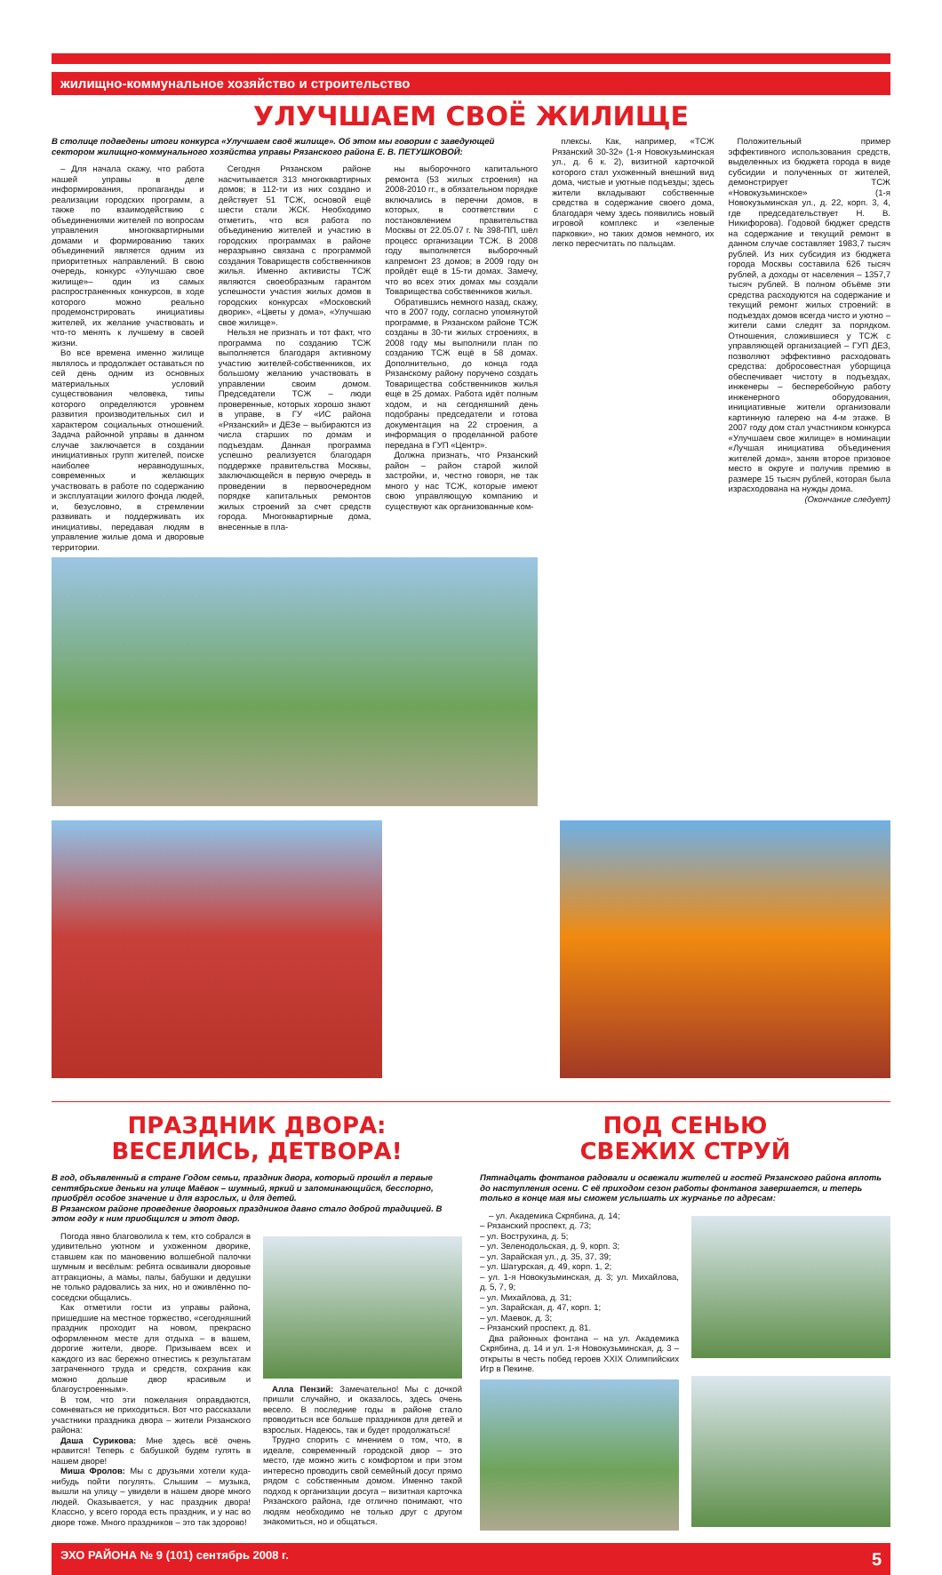жилищно-коммунальное хозяйство и строительство
УЛУЧШАЕМ СВОЁ ЖИЛИЩЕ
В столице подведены итоги конкурса «Улучшаем своё жилище». Об этом мы говорим с заведующей сектором жилищно-коммунального хозяйства управы Рязанского района Е. В. ПЕТУШКОВОЙ:
– Для начала скажу, что работа нашей управы в деле информирования, пропаганды и реализации городских программ, а также по взаимодействию с объединениями жителей по вопросам управления многоквартирными домами и формированию таких объединений является одним из приоритетных направлений. В свою очередь, конкурс «Улучшаю свое жилище»– один из самых распространенных конкурсов, в ходе которого можно реально продемонстрировать инициативы жителей, их желание участвовать и что-то менять к лучшему в своей жизни.
Во все времена именно жилище являлось и продолжает оставаться по сей день одним из основных материальных условий существования человека, типы которого определяются уровнем развития производительных сил и характером социальных отношений. Задача районной управы в данном случае заключается в создании инициативных групп жителей, поиске наиболее неравнодушных, современных и желающих участвовать в работе по содержанию и эксплуатации жилого фонда людей, и, безусловно, в стремлении развивать и поддерживать их инициативы, передавая людям в управление жилые дома и дворовые территории.
Сегодня Рязанском районе насчитывается 313 многоквартирных домов; в 112-ти из них создано и действует 51 ТСЖ, основой ещё шести стали ЖСК. Необходимо отметить, что вся работа по объединению жителей и участию в городских программах в районе неразрывно связана с программой создания Товариществ собственников жилья. Именно активисты ТСЖ являются своеобразным гарантом успешности участия жилых домов в городских конкурсах «Московский дворик», «Цветы у дома», «Улучшаю свое жилище».
Нельзя не признать и тот факт, что программа по созданию ТСЖ выполняется благодаря активному участию жителей-собственников, их большому желанию участвовать в управлении своим домом. Председатели ТСЖ – люди проверенные, которых хорошо знают в управе, в ГУ «ИС района «Рязанский» и ДЕЗе – выбираются из числа старших по домам и подъездам. Данная программа успешно реализуется благодаря поддержке правительства Москвы, заключающейся в первую очередь в проведении в первоочередном порядке капитальных ремонтов жилых строений за счет средств города. Многоквартирные дома, внесенные в пла-
ны выборочного капитального ремонта (53 жилых строения) на 2008-2010 гг., в обязательном порядке включались в перечни домов, в которых, в соответствии с постановлением правительства Москвы от 22.05.07 г. № 398-ПП, шёл процесс организации ТСЖ. В 2008 году выполняется выборочный капремонт 23 домов; в 2009 году он пройдёт ещё в 15-ти домах. Замечу, что во всех этих домах мы создали Товарищества собственников жилья.
Обратившись немного назад, скажу, что в 2007 году, согласно упомянутой программе, в Рязанском районе ТСЖ созданы в 30-ти жилых строениях, в 2008 году мы выполнили план по созданию ТСЖ ещё в 58 домах. Дополнительно, до конца года Рязанскому району поручено создать Товарищества собственников жилья еще в 25 домах. Работа идёт полным ходом, и на сегодняшний день подобраны председатели и готова документация на 22 строения, а информация о проделанной работе передана в ГУП «Центр».
Должна признать, что Рязанский район – район старой жилой застройки, и, честно говоря, не так много у нас ТСЖ, которые имеют свою управляющую компанию и существуют как организованные ком-
плексы. Как, например, «ТСЖ Рязанский 30-32» (1-я Новокузьминская ул., д. 6 к. 2), визитной карточкой которого стал ухоженный внешний вид дома, чистые и уютные подъезды; здесь жители вкладывают собственные средства в содержание своего дома, благодаря чему здесь появились новый игровой комплекс и «зеленые парковки», но таких домов немного, их легко пересчитать по пальцам.
Положительный пример эффективного использования средств, выделенных из бюджета города в виде субсидии и полученных от жителей, демонстрирует ТСЖ «Новокузьминское» (1-я Новокузьминская ул., д. 22, корп. 3, 4, где председательствует Н. В. Никифорова). Годовой бюджет средств на содержание и текущий ремонт в данном случае составляет 1983,7 тысяч рублей. Из них субсидия из бюджета города Москвы составила 626 тысяч рублей, а доходы от населения – 1357,7 тысяч рублей. В полном объёме эти средства расходуются на содержание и текущий ремонт жилых строений: в подъездах домов всегда чисто и уютно – жители сами следят за порядком. Отношения, сложившиеся у ТСЖ с управляющей организацией – ГУП ДЕЗ, позволяют эффективно расходовать средства: добросовестная уборщица обеспечивает чистоту в подъездах, инженеры – бесперебойную работу инженерного оборудования, инициативные жители организовали картинную галерею на 4-м этаже. В 2007 году дом стал участником конкурса «Улучшаем свое жилище» в номинации «Лучшая инициатива объединения жителей дома», заняв второе призовое место в округе и получив премию в размере 15 тысяч рублей, которая была израсходована на нужды дома.
(Окончание следует)
ПРАЗДНИК ДВОРА:
ВЕСЕЛИСЬ, ДЕТВОРА!
В год, объявленный в стране Годом семьи, праздник двора, который прошёл в первые сентябрьские деньки на улице Маёвок – шумный, яркий и запоминающийся, бесспорно, приобрёл особое значение и для взрослых, и для детей.
В Рязанском районе проведение дворовых праздников давно стало доброй традицией. В этом году к ним приобщился и этот двор.
Погода явно благоволила к тем, кто собрался в удивительно уютном и ухоженном дворике, ставшем как по мановению волшебной палочки шумным и весёлым: ребята осваивали дворовые аттракционы, а мамы, папы, бабушки и дедушки не только радовались за них, но и оживлённо по-соседски общались.
Как отметили гости из управы района, пришедшие на местное торжество, «сегодняшний праздник проходит на новом, прекрасно оформленном месте для отдыха – в вашем, дорогие жители, дворе. Призываем всех и каждого из вас бережно отнестись к результатам затраченного труда и средств, сохранив как можно дольше двор красивым и благоустроенным».
В том, что эти пожелания оправдаются, сомневаться не приходиться. Вот что рассказали участники праздника двора – жители Рязанского района:
Даша Сурикова: Мне здесь всё очень нравится! Теперь с бабушкой будем гулять в нашем дворе!
Миша Фролов: Мы с друзьями хотели куда-нибудь пойти погулять. Слышим – музыка, вышли на улицу – увидели в нашем дворе много людей. Оказывается, у нас праздник двора! Классно, у всего города есть праздник, и у нас во дворе тоже. Много праздников – это так здорово!
Алла Пензий: Замечательно! Мы с дочкой пришли случайно, и оказалось, здесь очень весело. В последние годы в районе стало проводиться все больше праздников для детей и взрослых. Надеюсь, так и будет продолжаться!
Трудно спорить с мнением о том, что, в идеале, современный городской двор – это место, где можно жить с комфортом и при этом интересно проводить свой семейный досуг прямо рядом с собственным домом. Именно такой подход к организации досуга – визитная карточка Рязанского района, где отлично понимают, что людям необходимо не только друг с другом знакомиться, но и общаться.
ПОД СЕНЬЮ
СВЕЖИХ СТРУЙ
Пятнадцать фонтанов радовали и освежали жителей и гостей Рязанского района вплоть до наступления осени. С её приходом сезон работы фонтанов завершается, и теперь только в конце мая мы сможем услышать их журчанье по адресам:
– ул. Академика Скрябина, д. 14;
– Рязанский проспект, д. 73;
– ул. Вострухина, д. 5;
– ул. Зеленодольская, д. 9, корп. 3;
– ул. Зарайская ул., д. 35, 37, 39;
– ул. Шатурская, д. 49, корп. 1, 2;
– ул. 1-я Новокузьминская, д. 3; ул. Михайлова, д. 5, 7, 9;
– ул. Михайлова, д. 31;
– ул. Зарайская, д. 47, корп. 1;
– ул. Маевок, д. 3;
– Рязанский проспект, д. 81.
Два районных фонтана – на ул. Академика Скрябина, д. 14 и ул. 1-я Новокузьминская, д. 3 – открыты в честь побед героев XXIX Олимпийских Игр в Пекине.
ЭХО РАЙОНА № 9 (101) сентябрь 2008 г. 5